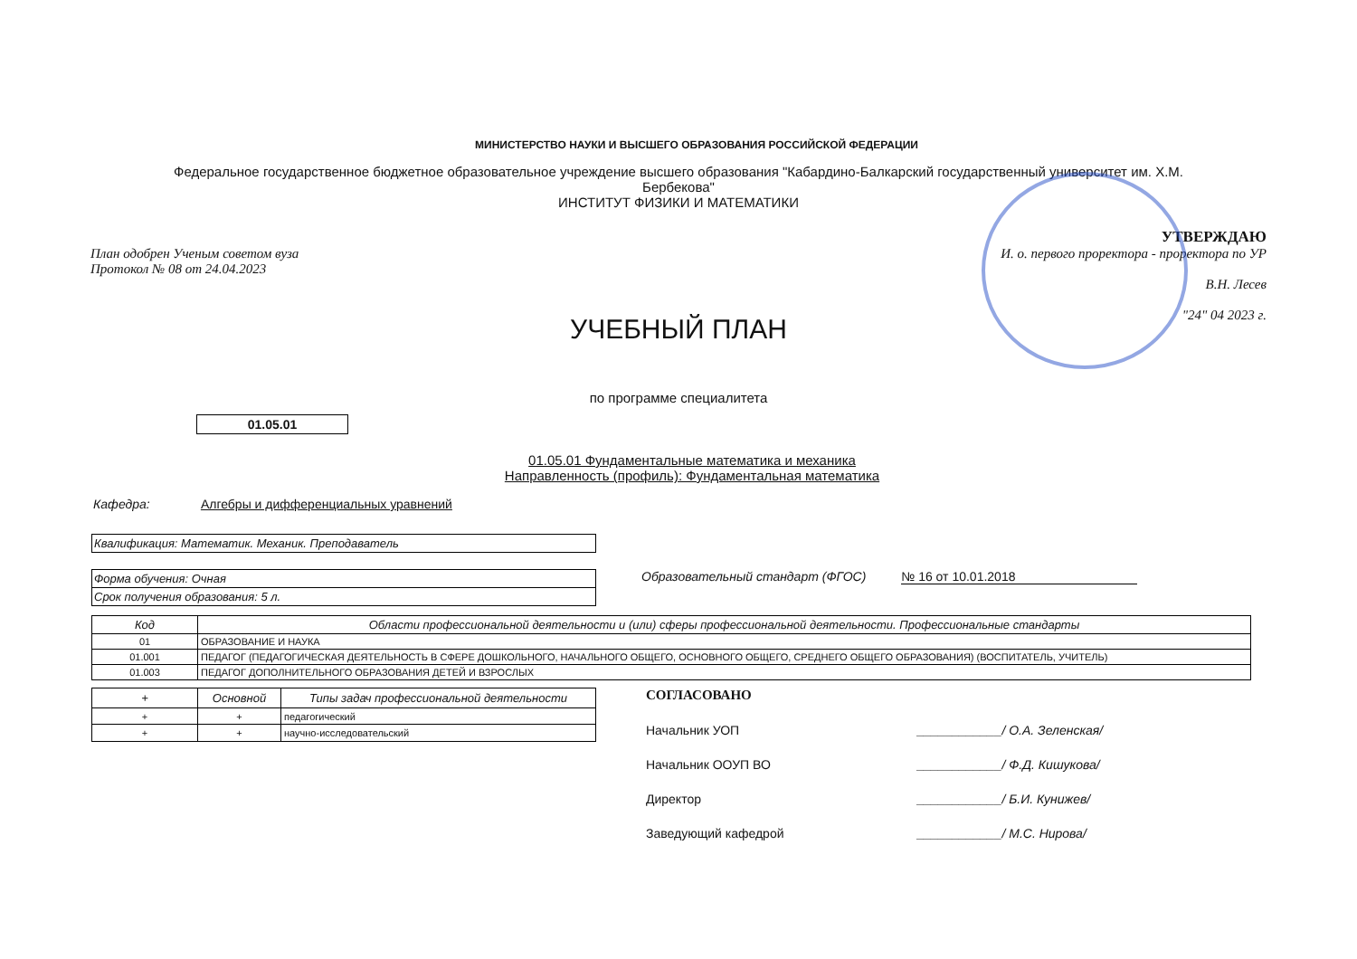МИНИСТЕРСТВО НАУКИ И ВЫСШЕГО ОБРАЗОВАНИЯ РОССИЙСКОЙ ФЕДЕРАЦИИ
Федеральное государственное бюджетное образовательное учреждение высшего образования "Кабардино-Балкарский государственный университет им. Х.М. Бербекова"
ИНСТИТУТ ФИЗИКИ И МАТЕМАТИКИ
План одобрен Ученым советом вуза
Протокол № 08 от 24.04.2023
УТВЕРЖДАЮ
И. о. первого проректора - проректора по УР
В.Н. Лесев
"24" 04 2023 г.
УЧЕБНЫЙ ПЛАН
по программе специалитета
01.05.01
01.05.01 Фундаментальные математика и механика
Направленность (профиль): Фундаментальная математика
Кафедра: Алгебры и дифференциальных уравнений
Квалификация: Математик. Механик. Преподаватель
Форма обучения: Очная
Срок получения образования: 5 л.
Образовательный стандарт (ФГОС) № 16 от 10.01.2018
| Код | Области профессиональной деятельности и (или) сферы профессиональной деятельности. Профессиональные стандарты |
| --- | --- |
| 01 | ОБРАЗОВАНИЕ И НАУКА |
| 01.001 | ПЕДАГОГ (ПЕДАГОГИЧЕСКАЯ ДЕЯТЕЛЬНОСТЬ В СФЕРЕ ДОШКОЛЬНОГО, НАЧАЛЬНОГО ОБЩЕГО, ОСНОВНОГО ОБЩЕГО, СРЕДНЕГО ОБЩЕГО ОБРАЗОВАНИЯ) (ВОСПИТАТЕЛЬ, УЧИТЕЛЬ) |
| 01.003 | ПЕДАГОГ ДОПОЛНИТЕЛЬНОГО ОБРАЗОВАНИЯ ДЕТЕЙ И ВЗРОСЛЫХ |
| + | Основной | Типы задач профессиональной деятельности |
| --- | --- | --- |
| + | + | педагогический |
| + | + | научно-исследовательский |
СОГЛАСОВАНО
Начальник УОП ____________/ О.А. Зеленская/
Начальник ООУП ВО ____________/ Ф.Д. Кишукова/
Директор ____________/ Б.И. Кунижев/
Заведующий кафедрой ____________/ М.С. Нирова/